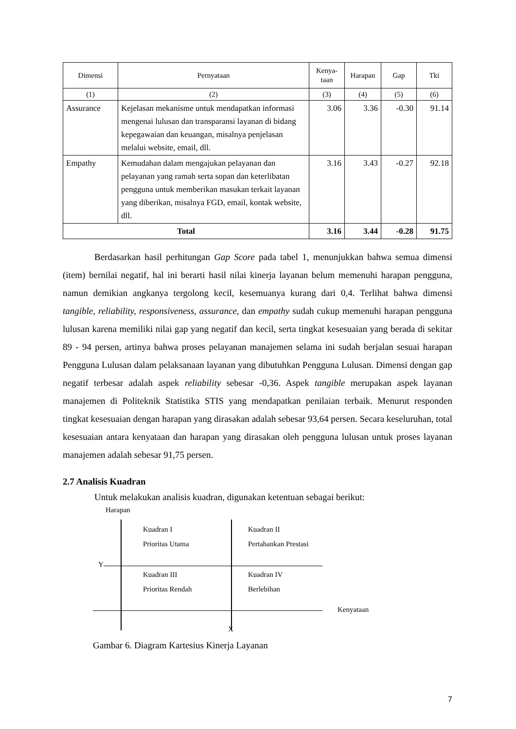| Dimensi | Pernyataan | Kenya- taan | Harapan | Gap | Tki |
| --- | --- | --- | --- | --- | --- |
| (1) | (2) | (3) | (4) | (5) | (6) |
| Assurance | Kejelasan mekanisme untuk mendapatkan informasi mengenai lulusan dan transparansi layanan di bidang kepegawaian dan keuangan, misalnya penjelasan melalui website, email, dll. | 3.06 | 3.36 | -0.30 | 91.14 |
| Empathy | Kemudahan dalam mengajukan pelayanan dan pelayanan yang ramah serta sopan dan keterlibatan pengguna untuk memberikan masukan terkait layanan yang diberikan, misalnya FGD, email, kontak website, dll. | 3.16 | 3.43 | -0.27 | 92.18 |
| Total | | 3.16 | 3.44 | -0.28 | 91.75 |
Berdasarkan hasil perhitungan Gap Score pada tabel 1, menunjukkan bahwa semua dimensi (item) bernilai negatif, hal ini berarti hasil nilai kinerja layanan belum memenuhi harapan pengguna, namun demikian angkanya tergolong kecil, kesemuanya kurang dari 0,4. Terlihat bahwa dimensi tangible, reliability, responsiveness, assurance, dan empathy sudah cukup memenuhi harapan pengguna lulusan karena memiliki nilai gap yang negatif dan kecil, serta tingkat kesesuaian yang berada di sekitar 89 - 94 persen, artinya bahwa proses pelayanan manajemen selama ini sudah berjalan sesuai harapan Pengguna Lulusan dalam pelaksanaan layanan yang dibutuhkan Pengguna Lulusan. Dimensi dengan gap negatif terbesar adalah aspek reliability sebesar -0,36. Aspek tangible merupakan aspek layanan manajemen di Politeknik Statistika STIS yang mendapatkan penilaian terbaik. Menurut responden tingkat kesesuaian dengan harapan yang dirasakan adalah sebesar 93,64 persen. Secara keseluruhan, total kesesuaian antara kenyataan dan harapan yang dirasakan oleh pengguna lulusan untuk proses layanan manajemen adalah sebesar 91,75 persen.
2.7 Analisis Kuadran
Untuk melakukan analisis kuadran, digunakan ketentuan sebagai berikut:
Harapan
Kuadran I
Prioritas Utama
Kuadran II
Pertahankan Prestasi
Y
Kuadran III
Prioritas Rendah
Kuadran IV
Berlebihan
Kenyataan
X
Gambar 6. Diagram Kartesius Kinerja Layanan
7